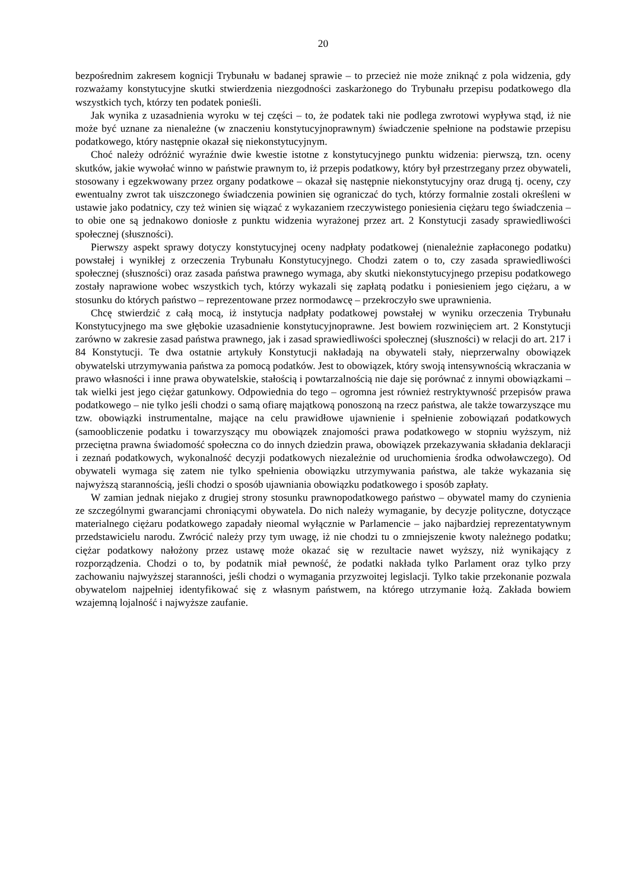20
bezpośrednim zakresem kognicji Trybunału w badanej sprawie – to przecież nie może zniknąć z pola widzenia, gdy rozważamy konstytucyjne skutki stwierdzenia niezgodności zaskarżonego do Trybunału przepisu podatkowego dla wszystkich tych, którzy ten podatek ponieśli.
Jak wynika z uzasadnienia wyroku w tej części – to, że podatek taki nie podlega zwrotowi wypływa stąd, iż nie może być uznane za nienależne (w znaczeniu konstytucyjnoprawnym) świadczenie spełnione na podstawie przepisu podatkowego, który następnie okazał się niekonstytucyjnym.
Choć należy odróżnić wyraźnie dwie kwestie istotne z konstytucyjnego punktu widzenia: pierwszą, tzn. oceny skutków, jakie wywołać winno w państwie prawnym to, iż przepis podatkowy, który był przestrzegany przez obywateli, stosowany i egzekwowany przez organy podatkowe – okazał się następnie niekonstytucyjny oraz drugą tj. oceny, czy ewentualny zwrot tak uiszczonego świadczenia powinien się ograniczać do tych, którzy formalnie zostali określeni w ustawie jako podatnicy, czy też winien się wiązać z wykazaniem rzeczywistego poniesienia ciężaru tego świadczenia – to obie one są jednakowo doniosłe z punktu widzenia wyrażonej przez art. 2 Konstytucji zasady sprawiedliwości społecznej (słuszności).
Pierwszy aspekt sprawy dotyczy konstytucyjnej oceny nadpłaty podatkowej (nienależnie zapłaconego podatku) powstałej i wynikłej z orzeczenia Trybunału Konstytucyjnego. Chodzi zatem o to, czy zasada sprawiedliwości społecznej (słuszności) oraz zasada państwa prawnego wymaga, aby skutki niekonstytucyjnego przepisu podatkowego zostały naprawione wobec wszystkich tych, którzy wykazali się zapłatą podatku i poniesieniem jego ciężaru, a w stosunku do których państwo – reprezentowane przez normodawcę – przekroczyło swe uprawnienia.
Chcę stwierdzić z całą mocą, iż instytucja nadpłaty podatkowej powstałej w wyniku orzeczenia Trybunału Konstytucyjnego ma swe głębokie uzasadnienie konstytucyjnoprawne. Jest bowiem rozwinięciem art. 2 Konstytucji zarówno w zakresie zasad państwa prawnego, jak i zasad sprawiedliwości społecznej (słuszności) w relacji do art. 217 i 84 Konstytucji. Te dwa ostatnie artykuły Konstytucji nakładają na obywateli stały, nieprzerwalny obowiązek obywatelski utrzymywania państwa za pomocą podatków. Jest to obowiązek, który swoją intensywnością wkraczania w prawo własności i inne prawa obywatelskie, stałością i powtarzalnością nie daje się porównać z innymi obowiązkami – tak wielki jest jego ciężar gatunkowy. Odpowiednia do tego – ogromna jest również restryktywność przepisów prawa podatkowego – nie tylko jeśli chodzi o samą ofiarę majątkową ponoszoną na rzecz państwa, ale także towarzyszące mu tzw. obowiązki instrumentalne, mające na celu prawidłowe ujawnienie i spełnienie zobowiązań podatkowych (samoobliczenie podatku i towarzyszący mu obowiązek znajomości prawa podatkowego w stopniu wyższym, niż przeciętna prawna świadomość społeczna co do innych dziedzin prawa, obowiązek przekazywania składania deklaracji i zeznań podatkowych, wykonalność decyzji podatkowych niezależnie od uruchomienia środka odwoławczego). Od obywateli wymaga się zatem nie tylko spełnienia obowiązku utrzymywania państwa, ale także wykazania się najwyższą starannością, jeśli chodzi o sposób ujawniania obowiązku podatkowego i sposób zapłaty.
W zamian jednak niejako z drugiej strony stosunku prawnopodatkowego państwo – obywatel mamy do czynienia ze szczególnymi gwarancjami chroniącymi obywatela. Do nich należy wymaganie, by decyzje polityczne, dotyczące materialnego ciężaru podatkowego zapadały nieomal wyłącznie w Parlamencie – jako najbardziej reprezentatywnym przedstawicielu narodu. Zwrócić należy przy tym uwagę, iż nie chodzi tu o zmniejszenie kwoty należnego podatku; ciężar podatkowy nałożony przez ustawę może okazać się w rezultacie nawet wyższy, niż wynikający z rozporządzenia. Chodzi o to, by podatnik miał pewność, że podatki nakłada tylko Parlament oraz tylko przy zachowaniu najwyższej staranności, jeśli chodzi o wymagania przyzwoitej legislacji. Tylko takie przekonanie pozwala obywatelom najpełniej identyfikować się z własnym państwem, na którego utrzymanie łożą. Zakłada bowiem wzajemną lojalność i najwyższe zaufanie.